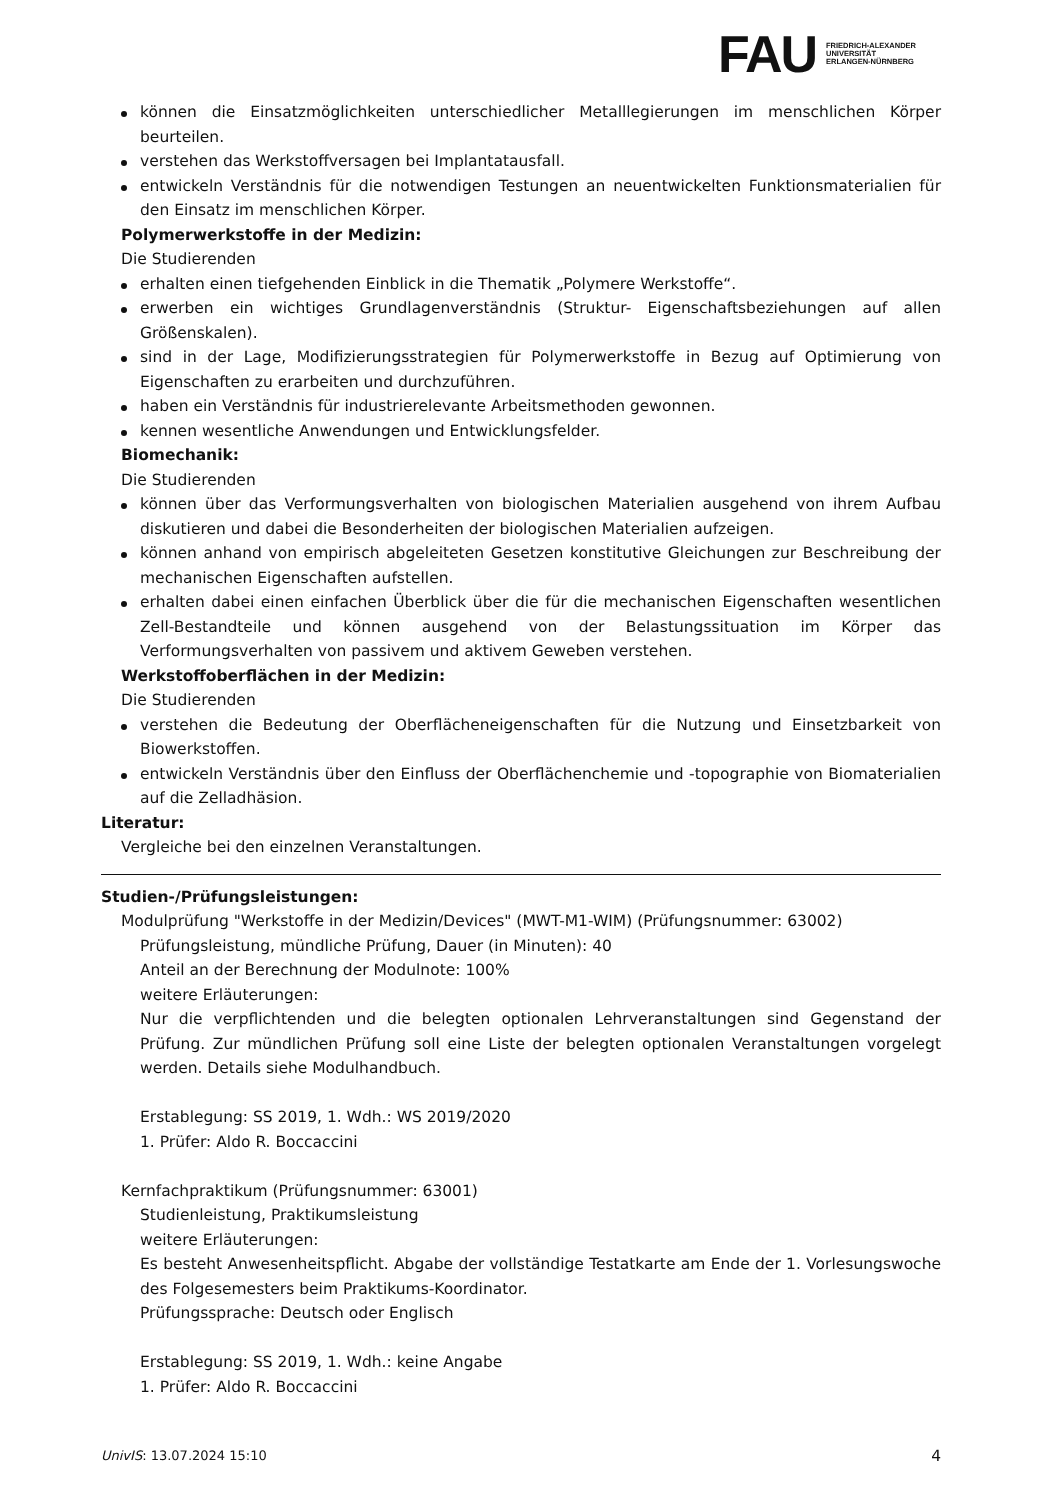FAU
FRIEDRICH-ALEXANDER
UNIVERSITÄT
ERLANGEN-NÜRNBERG
können die Einsatzmöglichkeiten unterschiedlicher Metalllegierungen im menschlichen Körper beurteilen.
verstehen das Werkstoffversagen bei Implantatausfall.
entwickeln Verständnis für die notwendigen Testungen an neuentwickelten Funktionsmaterialien für den Einsatz im menschlichen Körper.
Polymerwerkstoffe in der Medizin:
Die Studierenden
erhalten einen tiefgehenden Einblick in die Thematik „Polymere Werkstoffe“.
erwerben ein wichtiges Grundlagenverständnis (Struktur- Eigenschaftsbeziehungen auf allen Größenskalen).
sind in der Lage, Modifizierungsstrategien für Polymerwerkstoffe in Bezug auf Optimierung von Eigenschaften zu erarbeiten und durchzuführen.
haben ein Verständnis für industrierelevante Arbeitsmethoden gewonnen.
kennen wesentliche Anwendungen und Entwicklungsfelder.
Biomechanik:
Die Studierenden
können über das Verformungsverhalten von biologischen Materialien ausgehend von ihrem Aufbau diskutieren und dabei die Besonderheiten der biologischen Materialien aufzeigen.
können anhand von empirisch abgeleiteten Gesetzen konstitutive Gleichungen zur Beschreibung der mechanischen Eigenschaften aufstellen.
erhalten dabei einen einfachen Überblick über die für die mechanischen Eigenschaften wesentlichen Zell-Bestandteile und können ausgehend von der Belastungssituation im Körper das Verformungsverhalten von passivem und aktivem Geweben verstehen.
Werkstoffoberflächen in der Medizin:
Die Studierenden
verstehen die Bedeutung der Oberflächeneigenschaften für die Nutzung und Einsetzbarkeit von Biowerkstoffen.
entwickeln Verständnis über den Einfluss der Oberflächenchemie und -topographie von Biomaterialien auf die Zelladhäsion.
Literatur:
Vergleiche bei den einzelnen Veranstaltungen.
Studien-/Prüfungsleistungen:
Modulprüfung "Werkstoffe in der Medizin/Devices" (MWT-M1-WIM) (Prüfungsnummer: 63002)
Prüfungsleistung, mündliche Prüfung, Dauer (in Minuten): 40
Anteil an der Berechnung der Modulnote: 100%
weitere Erläuterungen:
Nur die verpflichtenden und die belegten optionalen Lehrveranstaltungen sind Gegenstand der Prüfung. Zur mündlichen Prüfung soll eine Liste der belegten optionalen Veranstaltungen vorgelegt werden. Details siehe Modulhandbuch.
Erstablegung: SS 2019, 1. Wdh.: WS 2019/2020
1. Prüfer: Aldo R. Boccaccini
Kernfachpraktikum (Prüfungsnummer: 63001)
Studienleistung, Praktikumsleistung
weitere Erläuterungen:
Es besteht Anwesenheitspflicht. Abgabe der vollständige Testatkarte am Ende der 1. Vorlesungswoche des Folgesemesters beim Praktikums-Koordinator.
Prüfungssprache: Deutsch oder Englisch
Erstablegung: SS 2019, 1. Wdh.: keine Angabe
1. Prüfer: Aldo R. Boccaccini
UnivIS: 13.07.2024 15:10 4